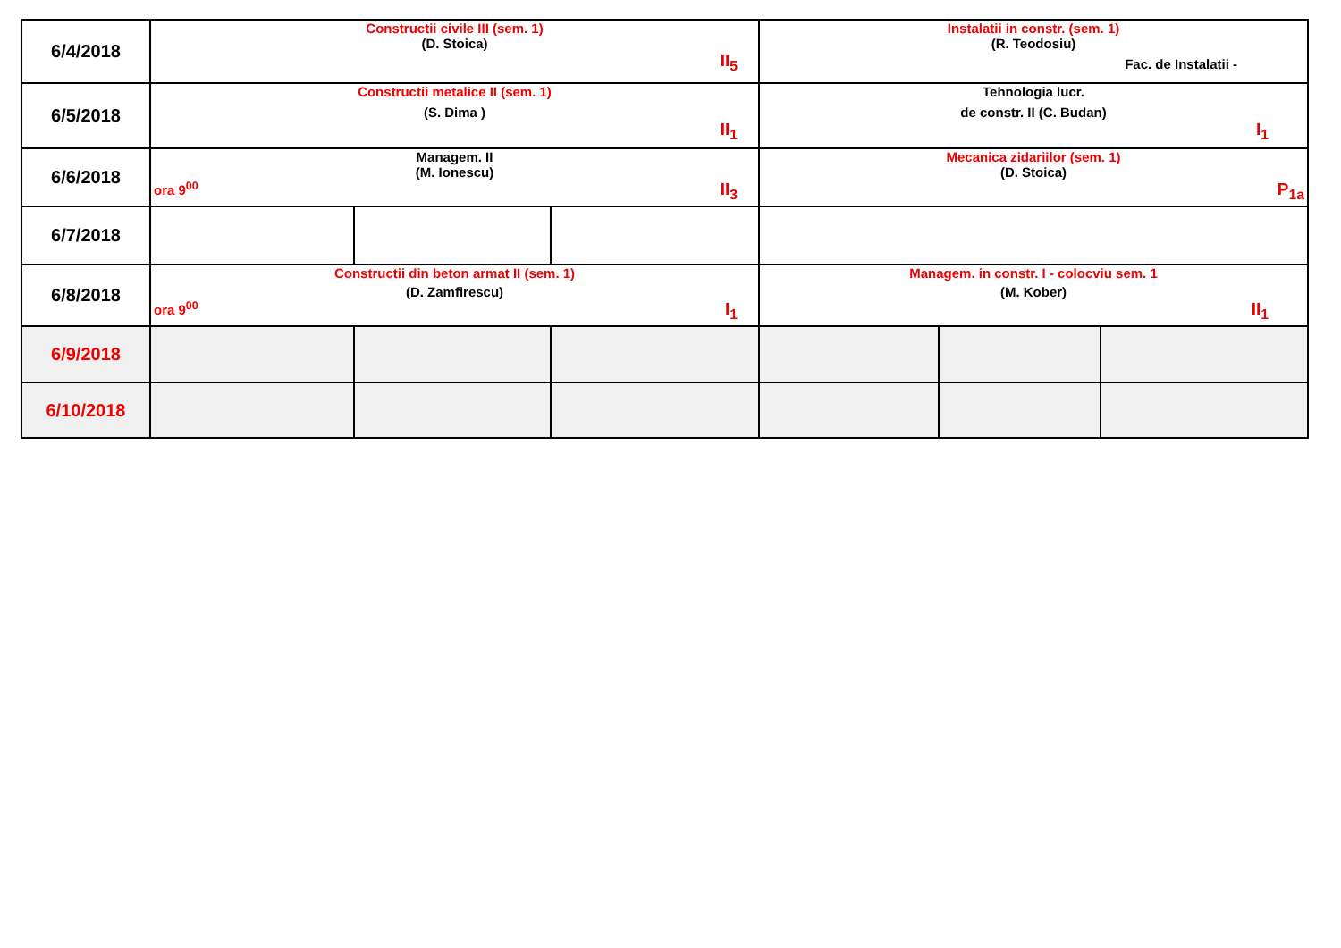| 6/4/2018 | Constructii civile III (sem. 1) (D. Stoica) II<sub>5</sub> | | | Instalatii in constr. (sem. 1) (R. Teodosiu) Fac. de Instalatii - | | |
| 6/5/2018 | Constructii metalice II (sem. 1) (S. Dima ) II<sub>1</sub> | | | Tehnologia lucr. de constr. II (C. Budan) I<sub>1</sub> | | |
| 6/6/2018 | Managem. II (M. Ionescu) ora 9<sup>00</sup> II<sub>3</sub> | | | Mecanica zidariilor (sem. 1) (D. Stoica) P<sub>1a</sub> | | |
| 6/7/2018 | | | | | | |
| 6/8/2018 | Constructii din beton armat II (sem. 1) (D. Zamfirescu) ora 9<sup>00</sup> I<sub>1</sub> | | | Managem. in constr. I - colocviu sem. 1 (M. Kober) II<sub>1</sub> | | |
| 6/9/2018 | | | | | | |
| 6/10/2018 | | | | | | |